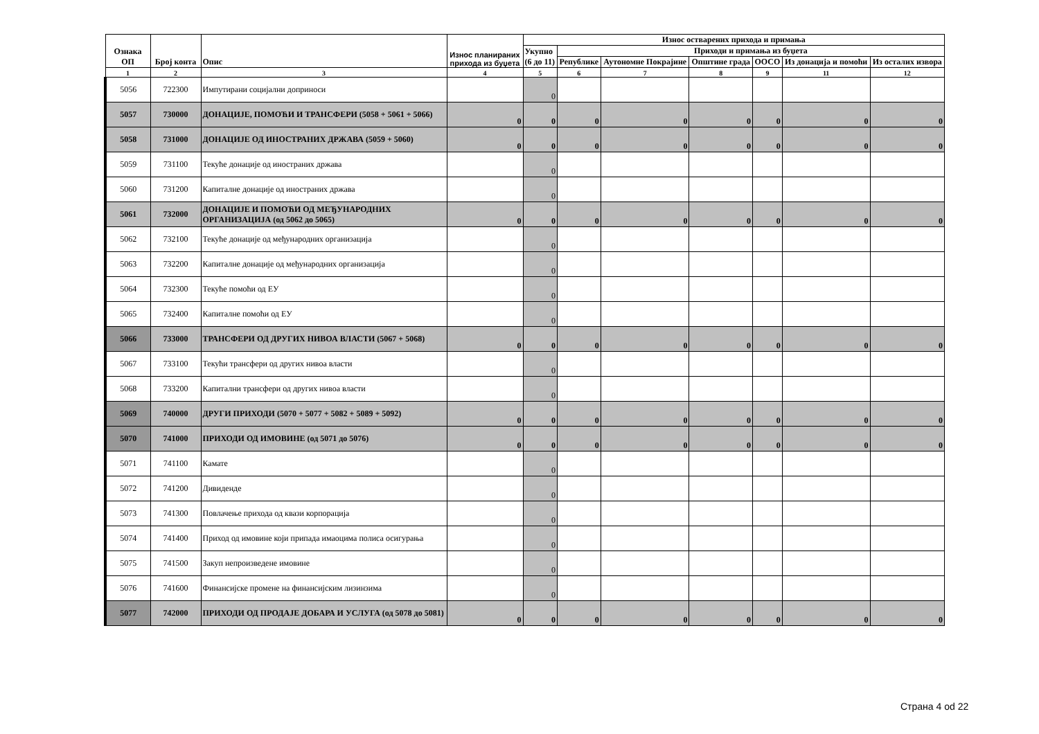| Ознака ОП | Број конта | Опис | Износ планираних прихода из буџета | Износ остварених прихода и примања | | | | | | |
| --- | --- | --- | --- | --- | --- | --- | --- | --- | --- | --- |
| | | | | Укупно (6 до 11) | Приходи и примања из буџета | | | | | |
| | | | | | Републике | Аутономне Покрајине | Општине града | ООСО | Из донација и помоћи | Из осталих извора |
| 1 | 2 | 3 | 4 | 5 | 6 | 7 | 8 | 9 | 11 | 12 |
| 5056 | 722300 | Импутирани социјални доприноси | | 0 | | | | | | |
| 5057 | 730000 | ДОНАЦИЈЕ, ПОМОЋИ И ТРАНСФЕРИ (5058 + 5061 + 5066) | 0 | 0 | 0 | 0 | 0 | 0 | 0 | 0 |
| 5058 | 731000 | ДОНАЦИЈЕ ОД ИНОСТРАНИХ ДРЖАВА (5059 + 5060) | 0 | 0 | 0 | 0 | 0 | 0 | 0 | 0 |
| 5059 | 731100 | Текуће донације од иностраних држава | | 0 | | | | | | |
| 5060 | 731200 | Капиталне донације од иностраних држава | | 0 | | | | | | |
| 5061 | 732000 | ДОНАЦИЈЕ И ПОМОЋИ ОД МЕЂУНАРОДНИХ ОРГАНИЗАЦИЈА (од 5062 до 5065) | 0 | 0 | 0 | 0 | 0 | 0 | 0 | 0 |
| 5062 | 732100 | Текуће донације од међународних организација | | 0 | | | | | | |
| 5063 | 732200 | Капиталне донације од међународних организација | | 0 | | | | | | |
| 5064 | 732300 | Текуће помоћи од ЕУ | | 0 | | | | | | |
| 5065 | 732400 | Капиталне помоћи од ЕУ | | 0 | | | | | | |
| 5066 | 733000 | ТРАНСФЕРИ ОД ДРУГИХ НИВОА ВЛАСТИ (5067 + 5068) | 0 | 0 | 0 | 0 | 0 | 0 | 0 | 0 |
| 5067 | 733100 | Текући трансфери од других нивоа власти | | 0 | | | | | | |
| 5068 | 733200 | Капитални трансфери од других нивоа власти | | 0 | | | | | | |
| 5069 | 740000 | ДРУГИ ПРИХОДИ (5070 + 5077 + 5082 + 5089 + 5092) | 0 | 0 | 0 | 0 | 0 | 0 | 0 | 0 |
| 5070 | 741000 | ПРИХОДИ ОД ИМОВИНЕ (од 5071 до 5076) | 0 | 0 | 0 | 0 | 0 | 0 | 0 | 0 |
| 5071 | 741100 | Камате | | 0 | | | | | | |
| 5072 | 741200 | Дивиденде | | 0 | | | | | | |
| 5073 | 741300 | Повлачење прихода од квази корпорација | | 0 | | | | | | |
| 5074 | 741400 | Приход од имовине који припада имаоцима полиса осигурања | | 0 | | | | | | |
| 5075 | 741500 | Закуп непроизведене имовине | | 0 | | | | | | |
| 5076 | 741600 | Финансијске промене на финансијским лизинзима | | 0 | | | | | | |
| 5077 | 742000 | ПРИХОДИ ОД ПРОДАЈЕ ДОБАРА И УСЛУГА (од 5078 до 5081) | 0 | 0 | 0 | 0 | 0 | 0 | 0 | 0 |
Страна 4 od 22